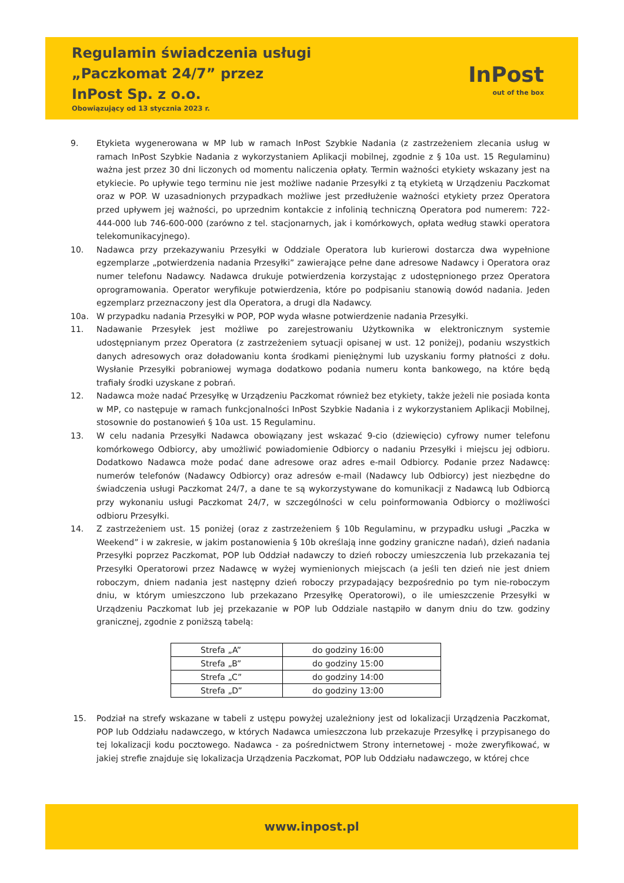Regulamin świadczenia usługi
„Paczkomat 24/7” przez
InPost Sp. z o.o.
Obowiązujący od 13 stycznia 2023 r.
InPost
out of the box
9. Etykieta wygenerowana w MP lub w ramach InPost Szybkie Nadania (z zastrzeżeniem zlecania usług w ramach InPost Szybkie Nadania z wykorzystaniem Aplikacji mobilnej, zgodnie z § 10a ust. 15 Regulaminu) ważna jest przez 30 dni liczonych od momentu naliczenia opłaty. Termin ważności etykiety wskazany jest na etykiecie. Po upływie tego terminu nie jest możliwe nadanie Przesyłki z tą etykietą w Urządzeniu Paczkomat oraz w POP. W uzasadnionych przypadkach możliwe jest przedłużenie ważności etykiety przez Operatora przed upływem jej ważności, po uprzednim kontakcie z infolinią techniczną Operatora pod numerem: 722-444-000 lub 746-600-000 (zarówno z tel. stacjonarnych, jak i komórkowych, opłata według stawki operatora telekomunikacyjnego).
10. Nadawca przy przekazywaniu Przesyłki w Oddziale Operatora lub kurierowi dostarcza dwa wypełnione egzemplarze „potwierdzenia nadania Przesyłki” zawierające pełne dane adresowe Nadawcy i Operatora oraz numer telefonu Nadawcy. Nadawca drukuje potwierdzenia korzystając z udostępnionego przez Operatora oprogramowania. Operator weryfikuje potwierdzenia, które po podpisaniu stanowią dowód nadania. Jeden egzemplarz przeznaczony jest dla Operatora, a drugi dla Nadawcy.
10a. W przypadku nadania Przesyłki w POP, POP wyda własne potwierdzenie nadania Przesyłki.
11. Nadawanie Przesyłek jest możliwe po zarejestrowaniu Użytkownika w elektronicznym systemie udostępnianym przez Operatora (z zastrzeżeniem sytuacji opisanej w ust. 12 poniżej), podaniu wszystkich danych adresowych oraz doładowaniu konta środkami pieniężnymi lub uzyskaniu formy płatności z dołu. Wysłanie Przesyłki pobraniowej wymaga dodatkowo podania numeru konta bankowego, na które będą trafiały środki uzyskane z pobrań.
12. Nadawca może nadać Przesyłkę w Urządzeniu Paczkomat również bez etykiety, także jeżeli nie posiada konta w MP, co następuje w ramach funkcjonalności InPost Szybkie Nadania i z wykorzystaniem Aplikacji Mobilnej, stosownie do postanowień § 10a ust. 15 Regulaminu.
13. W celu nadania Przesyłki Nadawca obowiązany jest wskazać 9-cio (dziewięcio) cyfrowy numer telefonu komórkowego Odbiorcy, aby umożliwić powiadomienie Odbiorcy o nadaniu Przesyłki i miejscu jej odbioru. Dodatkowo Nadawca może podać dane adresowe oraz adres e-mail Odbiorcy. Podanie przez Nadawcę: numerów telefonów (Nadawcy Odbiorcy) oraz adresów e-mail (Nadawcy lub Odbiorcy) jest niezbędne do świadczenia usługi Paczkomat 24/7, a dane te są wykorzystywane do komunikacji z Nadawcą lub Odbiorcą przy wykonaniu usługi Paczkomat 24/7, w szczególności w celu poinformowania Odbiorcy o możliwości odbioru Przesyłki.
14. Z zastrzeżeniem ust. 15 poniżej (oraz z zastrzeżeniem § 10b Regulaminu, w przypadku usługi „Paczka w Weekend” i w zakresie, w jakim postanowienia § 10b określają inne godziny graniczne nadań), dzień nadania Przesyłki poprzez Paczkomat, POP lub Oddział nadawczy to dzień roboczy umieszczenia lub przekazania tej Przesyłki Operatorowi przez Nadawcę w wyżej wymienionych miejscach (a jeśli ten dzień nie jest dniem roboczym, dniem nadania jest następny dzień roboczy przypadający bezpośrednio po tym nie-roboczym dniu, w którym umieszczono lub przekazano Przesyłkę Operatorowi), o ile umieszczenie Przesyłki w Urządzeniu Paczkomat lub jej przekazanie w POP lub Oddziale nastąpiło w danym dniu do tzw. godziny granicznej, zgodnie z poniższą tabelą:
| Strefa „A” | do godziny 16:00 |
| Strefa „B” | do godziny 15:00 |
| Strefa „C” | do godziny 14:00 |
| Strefa „D” | do godziny 13:00 |
15. Podział na strefy wskazane w tabeli z ustępu powyżej uzależniony jest od lokalizacji Urządzenia Paczkomat, POP lub Oddziału nadawczego, w których Nadawca umieszczona lub przekazuje Przesyłkę i przypisanego do tej lokalizacji kodu pocztowego. Nadawca - za pośrednictwem Strony internetowej - może zweryfikować, w jakiej strefie znajduje się lokalizacja Urządzenia Paczkomat, POP lub Oddziału nadawczego, w której chce
www.inpost.pl